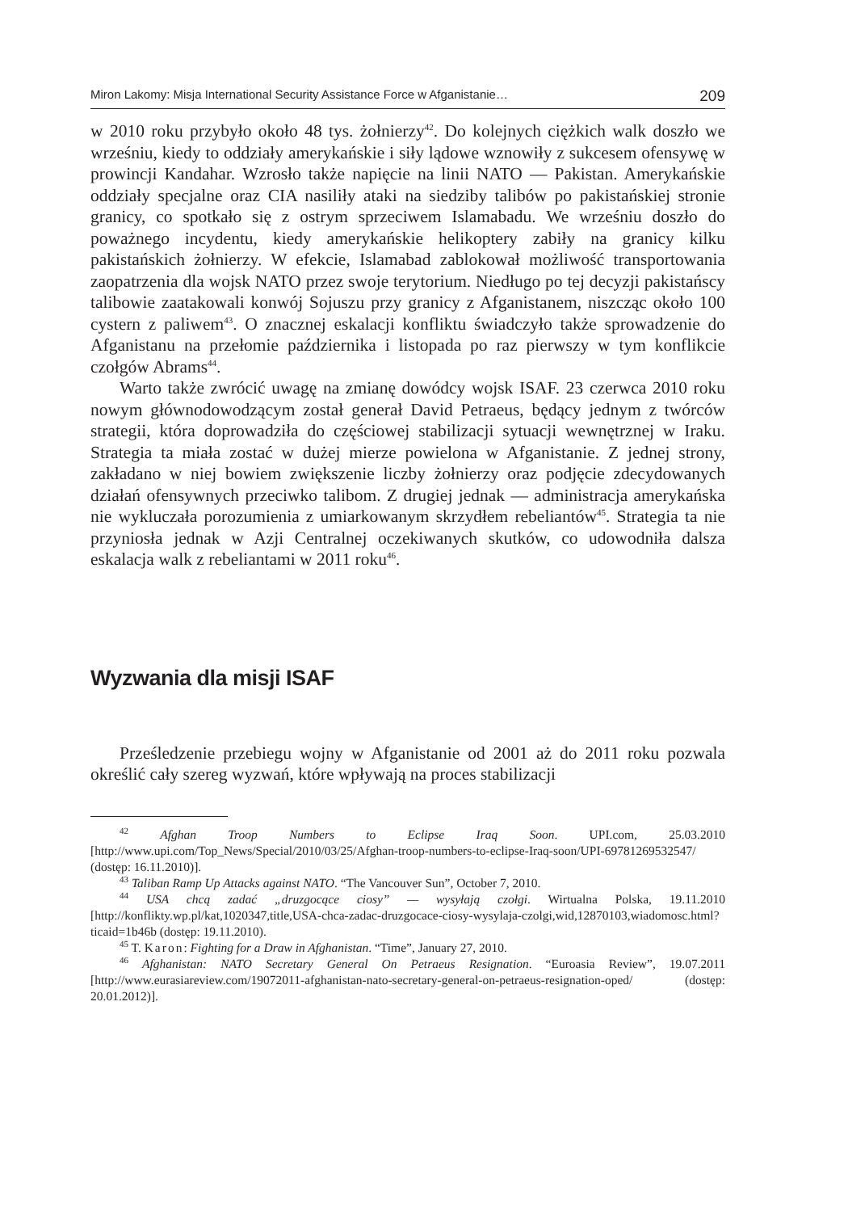Miron Lakomy: Misja International Security Assistance Force w Afganistanie… 209
w 2010 roku przybyło około 48 tys. żołnierzy<sup>42</sup>. Do kolejnych ciężkich walk doszło we wrześniu, kiedy to oddziały amerykańskie i siły lądowe wznowiły z sukcesem ofensywę w prowincji Kandahar. Wzrosło także napięcie na linii NATO — Pakistan. Amerykańskie oddziały specjalne oraz CIA nasiliły ataki na siedziby talibów po pakistańskiej stronie granicy, co spotkało się z ostrym sprzeciwem Islamabadu. We wrześniu doszło do poważnego incydentu, kiedy amerykańskie helikoptery zabiły na granicy kilku pakistańskich żołnierzy. W efekcie, Islamabad zablokował możliwość transportowania zaopatrzenia dla wojsk NATO przez swoje terytorium. Niedługo po tej decyzji pakistańscy talibowie zaatakowali konwój Sojuszu przy granicy z Afganistanem, niszcząc około 100 cystern z paliwem<sup>43</sup>. O znacznej eskalacji konfliktu świadczyło także sprowadzenie do Afganistanu na przełomie października i listopada po raz pierwszy w tym konflikcie czołgów Abrams<sup>44</sup>.
Warto także zwrócić uwagę na zmianę dowódcy wojsk ISAF. 23 czerwca 2010 roku nowym głównodowodzącym został generał David Petraeus, będący jednym z twórców strategii, która doprowadziła do częściowej stabilizacji sytuacji wewnętrznej w Iraku. Strategia ta miała zostać w dużej mierze powielona w Afganistanie. Z jednej strony, zakładano w niej bowiem zwiększenie liczby żołnierzy oraz podjęcie zdecydowanych działań ofensywnych przeciwko talibom. Z drugiej jednak — administracja amerykańska nie wykluczała porozumienia z umiarkowanym skrzydłem rebeliantów<sup>45</sup>. Strategia ta nie przyniosła jednak w Azji Centralnej oczekiwanych skutków, co udowodniła dalsza eskalacja walk z rebeliantami w 2011 roku<sup>46</sup>.
Wyzwania dla misji ISAF
Prześledzenie przebiegu wojny w Afganistanie od 2001 aż do 2011 roku pozwala określić cały szereg wyzwań, które wpływają na proces stabilizacji
<sup>42</sup> Afghan Troop Numbers to Eclipse Iraq Soon. UPI.com, 25.03.2010 [http://www.upi.com/Top_News/Special/2010/03/25/Afghan-troop-numbers-to-eclipse-Iraq-soon/UPI-69781269532547/ (dostęp: 16.11.2010)].
<sup>43</sup> Taliban Ramp Up Attacks against NATO. “The Vancouver Sun”, October 7, 2010.
<sup>44</sup> USA chcą zadać „druzgocące ciosy” — wysyłają czołgi. Wirtualna Polska, 19.11.2010 [http://konflikty.wp.pl/kat,1020347,title,USA-chca-zadac-druzgocace-ciosy-wysylaja-czolgi,wid,12870103,wiadomosc.html?ticaid=1b46b (dostęp: 19.11.2010).
<sup>45</sup> T. Karon: Fighting for a Draw in Afghanistan. “Time”, January 27, 2010.
<sup>46</sup> Afghanistan: NATO Secretary General On Petraeus Resignation. “Euroasia Review”, 19.07.2011 [http://www.eurasiareview.com/19072011-afghanistan-nato-secretary-general-on-petraeus-resignation-oped/ (dostęp: 20.01.2012)].